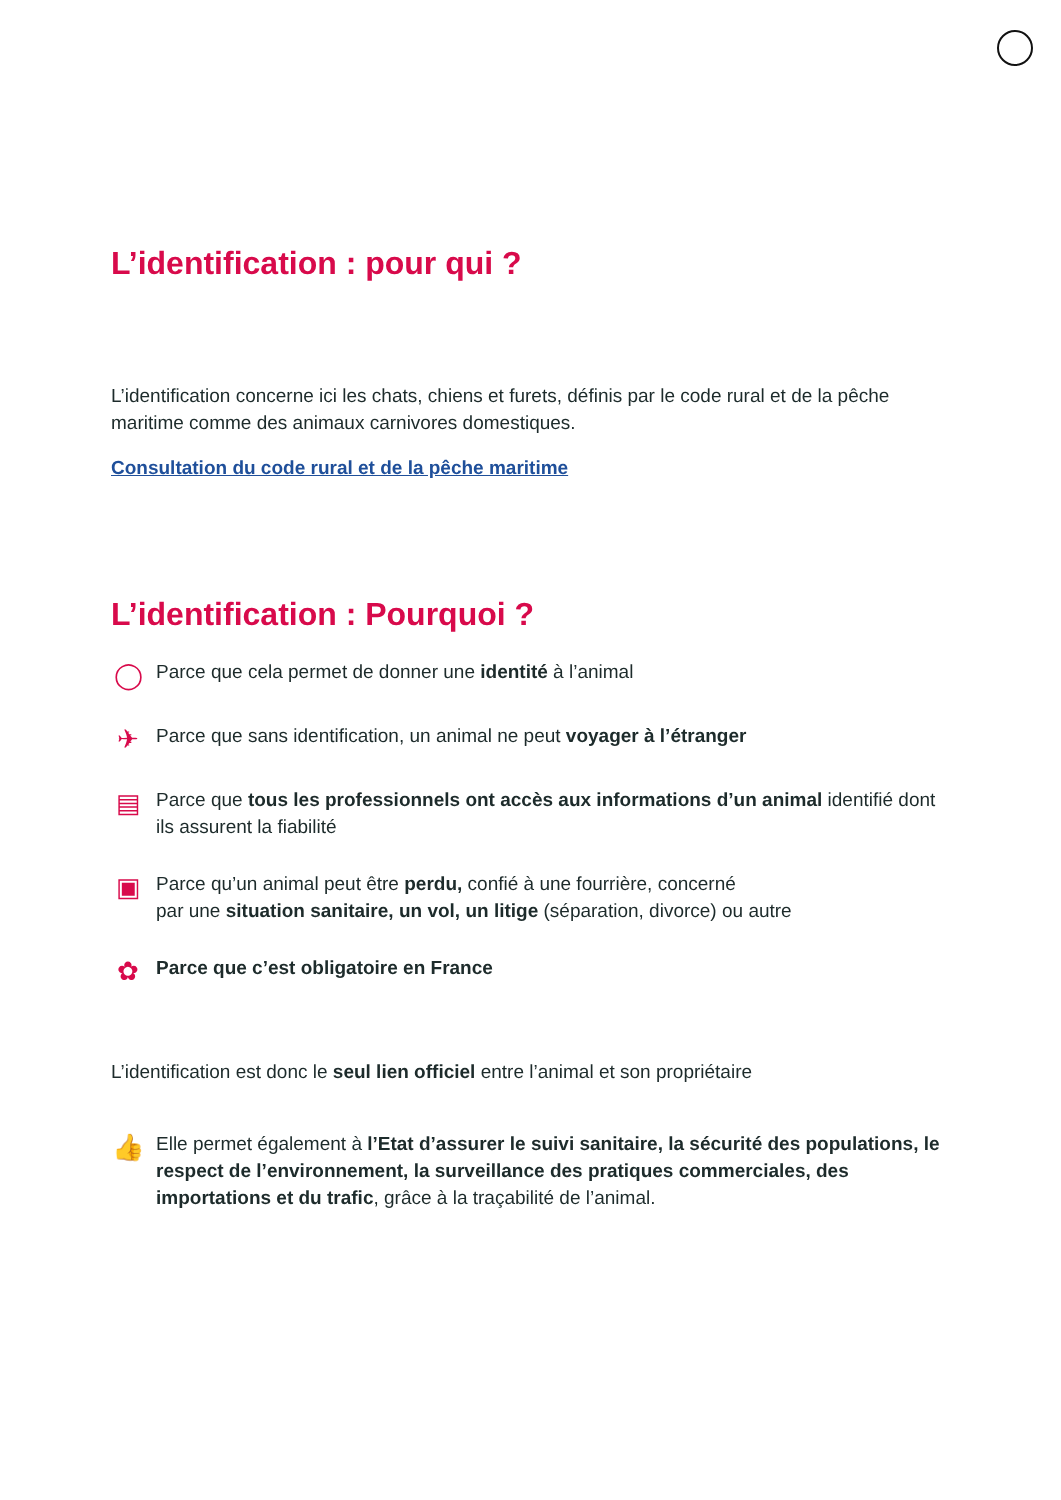L’identification : pour qui ?
L’identification concerne ici les chats, chiens et furets, définis par le code rural et de la pêche maritime comme des animaux carnivores domestiques.
Consultation du code rural et de la pêche maritime
L’identification : Pourquoi ?
◯
Parce que cela permet de donner une identité à l’animal
✈
Parce que sans identification, un animal ne peut voyager à l’étranger
▤
Parce que tous les professionnels ont accès aux informations d’un animal identifié dont ils assurent la fiabilité
▣
Parce qu’un animal peut être perdu, confié à une fourrière, concerné
par une situation sanitaire, un vol, un litige (séparation, divorce) ou autre
✿
Parce que c’est obligatoire en France
L’identification est donc le seul lien officiel entre l’animal et son propriétaire
👍
Elle permet également à l’Etat d’assurer le suivi sanitaire, la sécurité des populations, le respect de l’environnement, la surveillance des pratiques commerciales, des importations et du trafic, grâce à la traçabilité de l’animal.